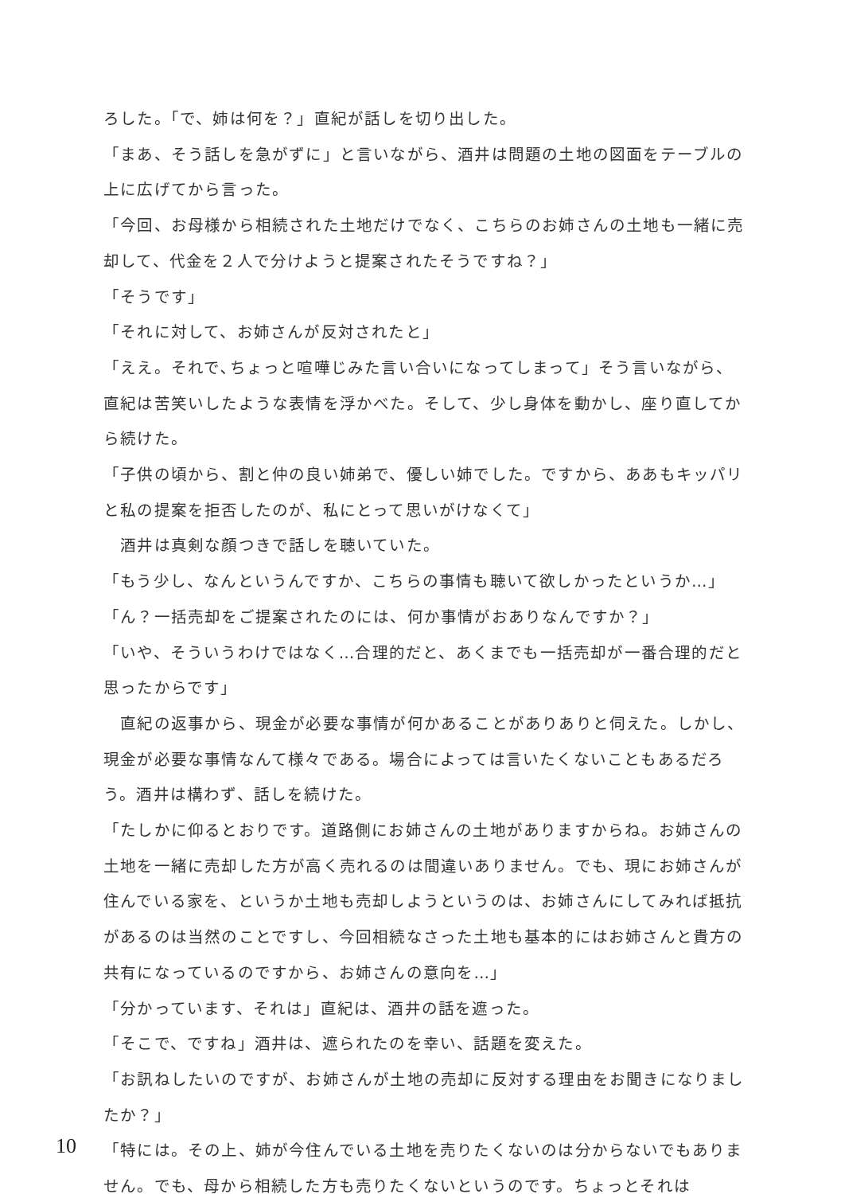ろした。「で、姉は何を？」直紀が話しを切り出した。
「まあ、そう話しを急がずに」と言いながら、酒井は問題の土地の図面をテーブルの上に広げてから言った。
「今回、お母様から相続された土地だけでなく、こちらのお姉さんの土地も一緒に売却して、代金を２人で分けようと提案されたそうですね？」
「そうです」
「それに対して、お姉さんが反対されたと」
「ええ。それで､ちょっと喧嘩じみた言い合いになってしまって」そう言いながら、直紀は苦笑いしたような表情を浮かべた。そして、少し身体を動かし、座り直してから続けた。
「子供の頃から、割と仲の良い姉弟で、優しい姉でした。ですから、ああもキッパリと私の提案を拒否したのが、私にとって思いがけなくて」
　酒井は真剣な顔つきで話しを聴いていた。
「もう少し、なんというんですか、こちらの事情も聴いて欲しかったというか…」
「ん？一括売却をご提案されたのには、何か事情がおありなんですか？」
「いや、そういうわけではなく…合理的だと、あくまでも一括売却が一番合理的だと思ったからです」
　直紀の返事から、現金が必要な事情が何かあることがありありと伺えた。しかし、現金が必要な事情なんて様々である。場合によっては言いたくないこともあるだろう。酒井は構わず、話しを続けた。
「たしかに仰るとおりです。道路側にお姉さんの土地がありますからね。お姉さんの土地を一緒に売却した方が高く売れるのは間違いありません。でも、現にお姉さんが住んでいる家を、というか土地も売却しようというのは、お姉さんにしてみれば抵抗があるのは当然のことですし、今回相続なさった土地も基本的にはお姉さんと貴方の共有になっているのですから、お姉さんの意向を…」
「分かっています、それは」直紀は、酒井の話を遮った。
「そこで、ですね」酒井は、遮られたのを幸い、話題を変えた。
「お訊ねしたいのですが、お姉さんが土地の売却に反対する理由をお聞きになりましたか？」
「特には。その上、姉が今住んでいる土地を売りたくないのは分からないでもありません。でも、母から相続した方も売りたくないというのです。ちょっとそれは
10